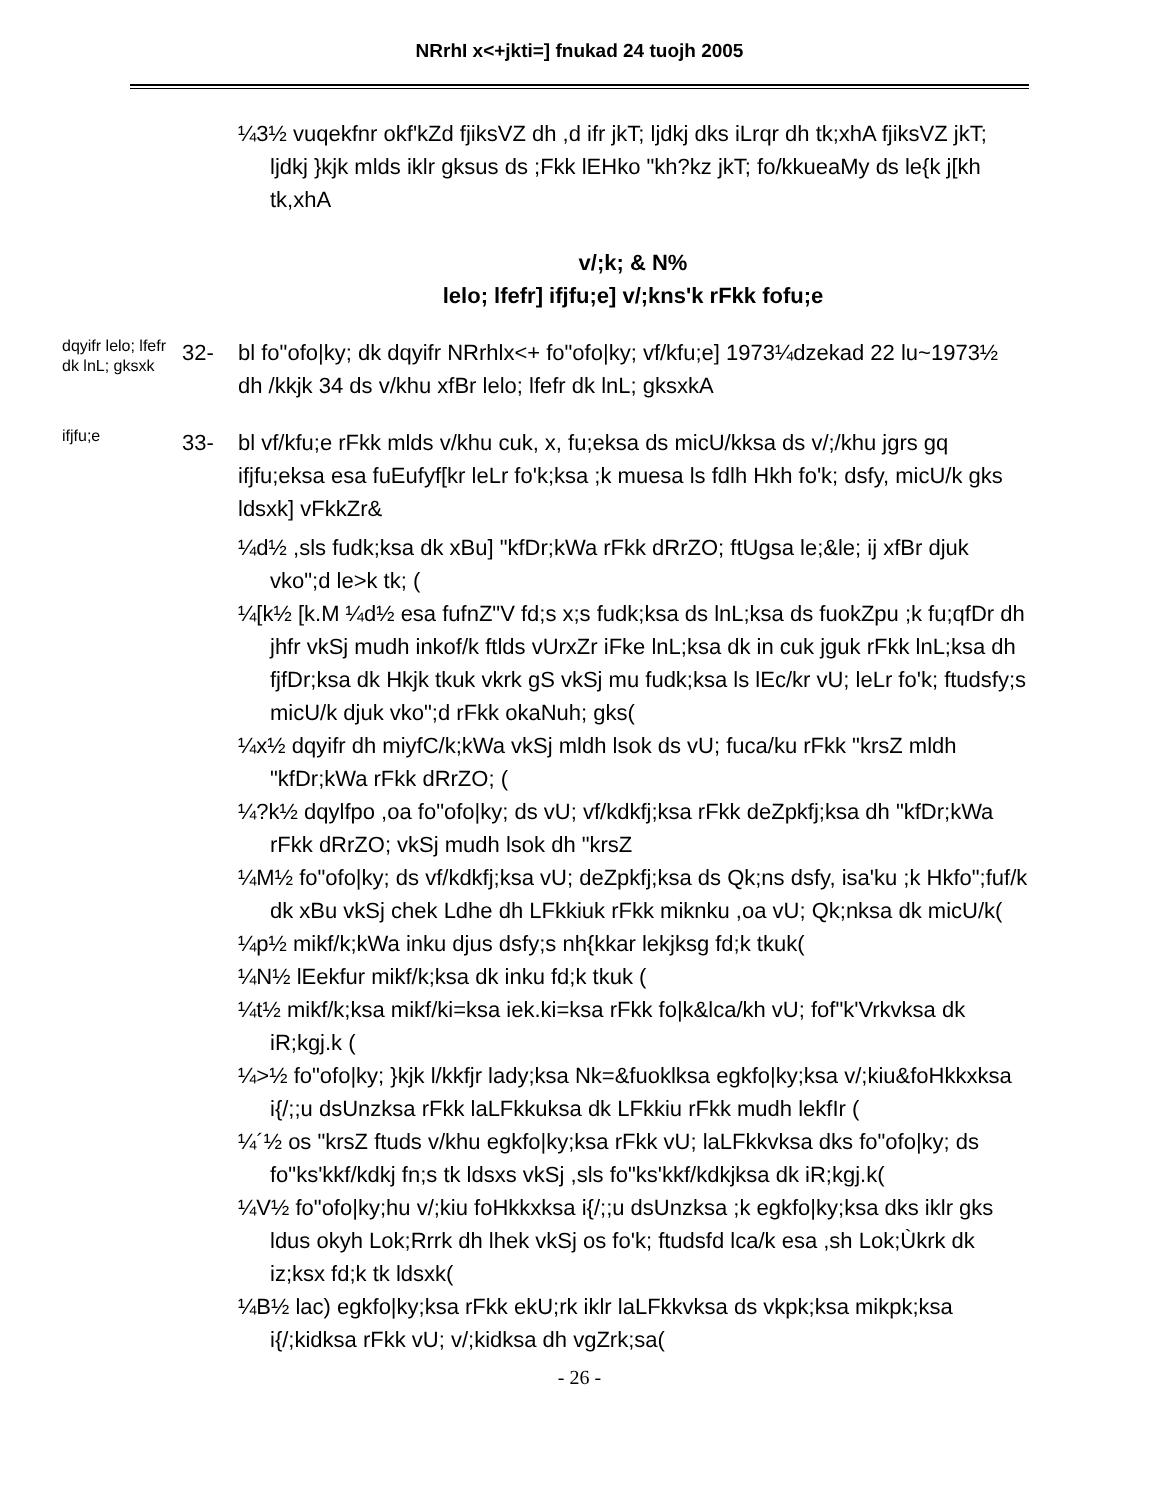NRrhI x<+jkti=] fnukad 24 tuojh 2005
¼3½ vuqekfnr okf'kZd fjiksVZ dh ,d ifr jkT; ljdkj dks iLrqr dh tk;xhA fjiksVZ jkT; ljdkj }kjk mlds iklr gksus ds ;Fkk lEHko "kh?kz jkT; fo/kkueaMy ds le{k j[kh tk,xhA
v/;k; & N%
lelo; lfefr] ifjfu;e] v/;kns'k rFkk fofu;e
dqyifr lelo; lfefr dk lnL; gksxk
32- bl fo"ofo|ky; dk dqyifr NRrhlx<+ fo"ofo|ky; vf/kfu;e] 1973¼dzekad 22 lu~1973½ dh /kkjk 34 ds v/khu xfBr lelo; lfefr dk lnL; gksxkA
ifjfu;e
33- bl vf/kfu;e rFkk mlds v/khu cuk, x, fu;eksa ds micU/kksa ds v/;/khu jgrs gq ifjfu;eksa esa fuEufyf[kr leLr fo'k;ksa ;k muesa ls fdlh Hkh fo'k; dsfy, micU/k gks ldsxk] vFkkZr&
¼d½ ,sls fudk;ksa dk xBu] "kfDr;kWa rFkk dRrZO; ftUgsa le;&le; ij xfBr djuk vko";d le>k tk; (
¼[k½ [k.M ¼d½ esa fufnZ"V fd;s x;s fudk;ksa ds lnL;ksa ds fuokZpu ;k fu;qfDr dh jhfr vkSj mudh inkof/k ftlds vUrxZr iFke lnL;ksa dk in cuk jguk rFkk lnL;ksa dh fjfDr;ksa dk Hkjk tkuk vkrk gS vkSj mu fudk;ksa ls lEc/kr vU; leLr fo'k; ftudsfy;s micU/k djuk vko";d rFkk okaNuh; gks(
¼x½ dqyifr dh miyfC/k;kWa vkSj mldh lsok ds vU; fuca/ku rFkk "krsZ mldh "kfDr;kWa rFkk dRrZO; (
¼?k½ dqylfpo ,oa fo"ofo|ky; ds vU; vf/kdkfj;ksa rFkk deZpkfj;ksa dh "kfDr;kWa rFkk dRrZO; vkSj mudh lsok dh "krsZ
¼M½ fo"ofo|ky; ds vf/kdkfj;ksa vU; deZpkfj;ksa ds Qk;ns dsfy, isa'ku ;k Hkfo";fuf/k dk xBu vkSj chek Ldhe dh LFkkiuk rFkk miknku ,oa vU; Qk;nksa dk micU/k(
¼p½ mikf/k;kWa inku djus dsfy;s nh{kkar lekjksg fd;k tkuk(
¼N½ lEekfur mikf/k;ksa dk inku fd;k tkuk (
¼t½ mikf/k;ksa mikf/ki=ksa iek.ki=ksa rFkk fo|k&lca/kh vU; fof"k'Vrkvksa dk iR;kgj.k (
¼>½ fo"ofo|ky; }kjk l/kkfjr lady;ksa Nk=&fuoklksa egkfo|ky;ksa v/;kiu&foHkkxksa i{/;;u dsUnzksa rFkk laLFkkuksa dk LFkkiu rFkk mudh lekfIr (
¼´½ os "krsZ ftuds v/khu egkfo|ky;ksa rFkk vU; laLFkkvksa dks fo"ofo|ky; ds fo"ks'kkf/kdkj fn;s tk ldsxs vkSj ,sls fo"ks'kkf/kdkjksa dk iR;kgj.k(
¼V½ fo"ofo|ky;hu v/;kiu foHkkxksa i{/;;u dsUnzksa ;k egkfo|ky;ksa dks iklr gks ldus okyh Lok;Rrrk dh lhek vkSj os fo'k; ftudsfd lca/k esa ,sh Lok;Ùkrk dk iz;ksx fd;k tk ldsxk(
¼B½ lac) egkfo|ky;ksa rFkk ekU;rk iklr laLFkkvksa ds vkpk;ksa mikpk;ksa i{/;kidksa rFkk vU; v/;kidksa dh vgZrk;sa(
- 26 -